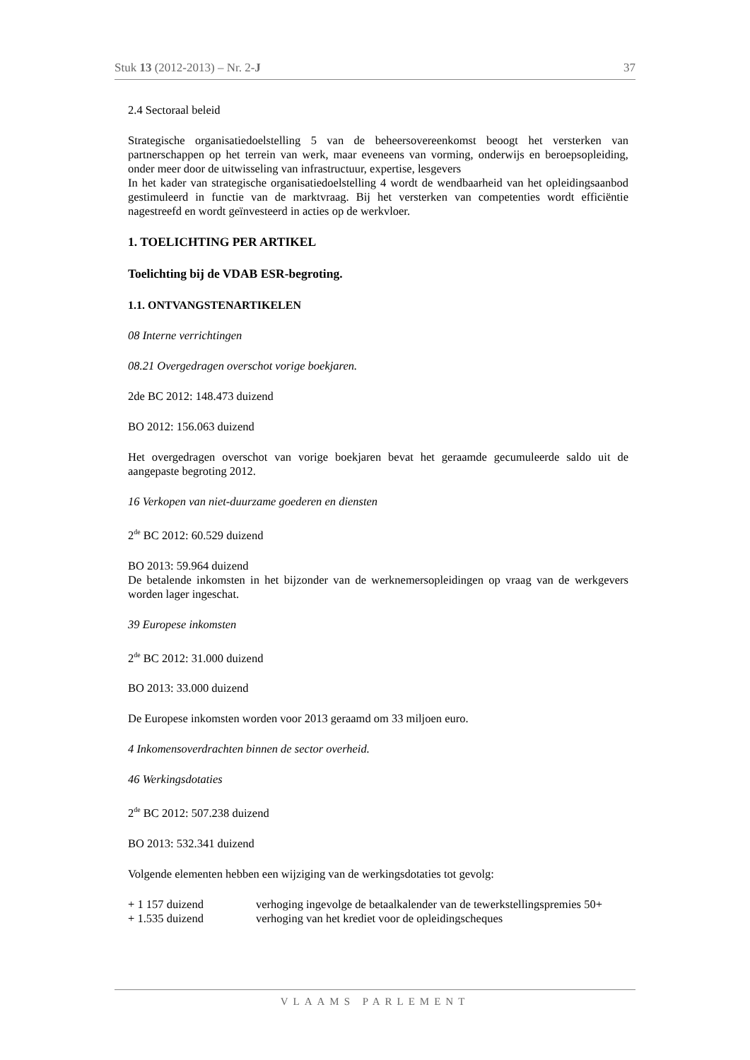Stuk 13 (2012-2013) – Nr. 2-J 37
2.4 Sectoraal beleid
Strategische organisatiedoelstelling 5 van de beheersovereenkomst beoogt het versterken van partnerschappen op het terrein van werk, maar eveneens van vorming, onderwijs en beroepsopleiding, onder meer door de uitwisseling van infrastructuur, expertise, lesgevers
In het kader van strategische organisatiedoelstelling 4 wordt de wendbaarheid van het opleidingsaanbod gestimuleerd in functie van de marktvraag. Bij het versterken van competenties wordt efficiëntie nagestreefd en wordt geïnvesteerd in acties op de werkvloer.
1. TOELICHTING PER ARTIKEL
Toelichting bij de VDAB ESR-begroting.
1.1. ONTVANGSTENARTIKELEN
08 Interne verrichtingen
08.21 Overgedragen overschot vorige boekjaren.
2de BC 2012: 148.473 duizend
BO 2012: 156.063 duizend
Het overgedragen overschot van vorige boekjaren bevat het geraamde gecumuleerde saldo uit de aangepaste begroting 2012.
16 Verkopen van niet-duurzame goederen en diensten
2<sup>de</sup> BC 2012: 60.529 duizend
BO 2013: 59.964 duizend
De betalende inkomsten in het bijzonder van de werknemersopleidingen op vraag van de werkgevers worden lager ingeschat.
39 Europese inkomsten
2<sup>de</sup> BC 2012: 31.000 duizend
BO 2013: 33.000 duizend
De Europese inkomsten worden voor 2013 geraamd om 33 miljoen euro.
4 Inkomensoverdrachten binnen de sector overheid.
46 Werkingsdotaties
2<sup>de</sup> BC 2012: 507.238 duizend
BO 2013: 532.341 duizend
Volgende elementen hebben een wijziging van de werkingsdotaties tot gevolg:
+ 1 157 duizend verhoging ingevolge de betaalkalender van de tewerkstellingspremies 50+
+ 1.535 duizend verhoging van het krediet voor de opleidingscheques
VLAAMS PARLEMENT